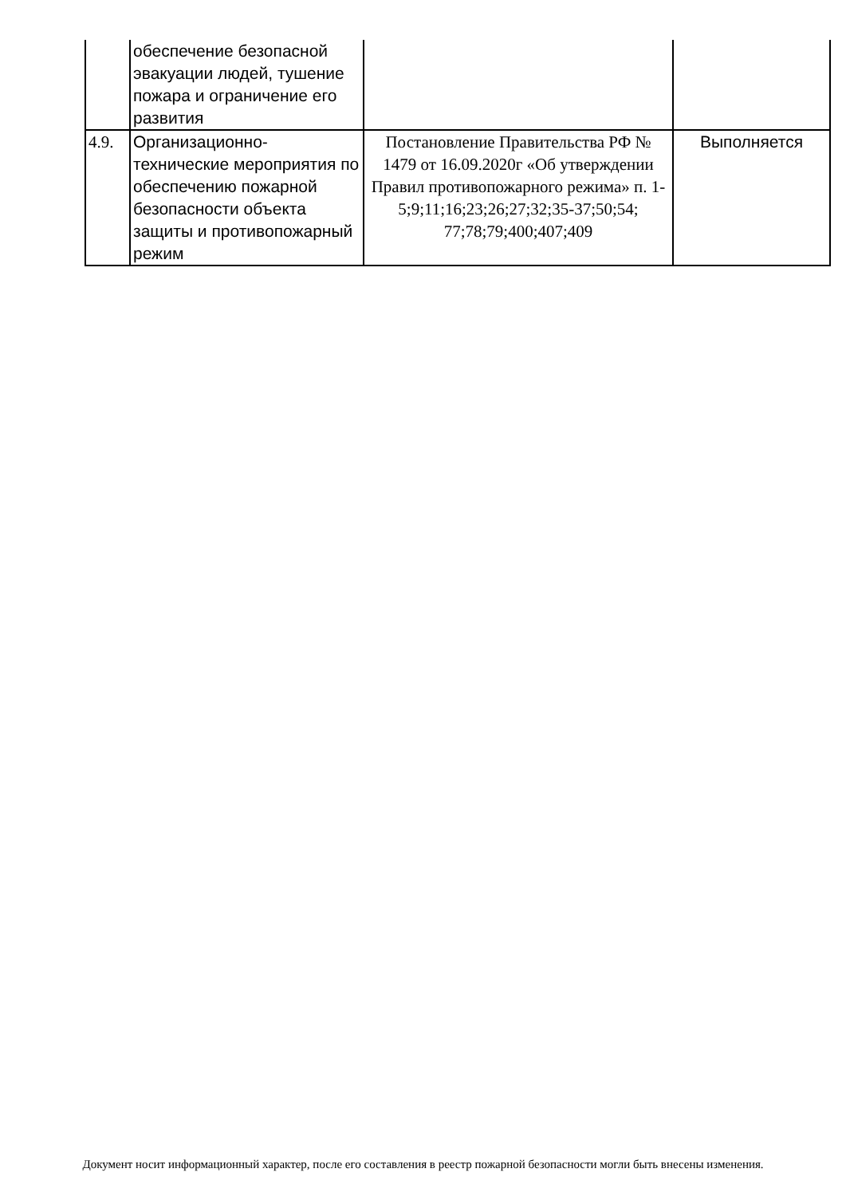| | обеспечение безопасной эвакуации людей, тушение пожара и ограничение его развития | | |
| 4.9. | Организационно-технические мероприятия по обеспечению пожарной безопасности объекта защиты и противопожарный режим | Постановление Правительства РФ № 1479 от 16.09.2020г «Об утверждении Правил противопожарного режима» п. 1-5;9;11;16;23;26;27;32;35-37;50;54; 77;78;79;400;407;409 | Выполняется |
Документ носит информационный характер, после его составления в реестр пожарной безопасности могли быть внесены изменения.